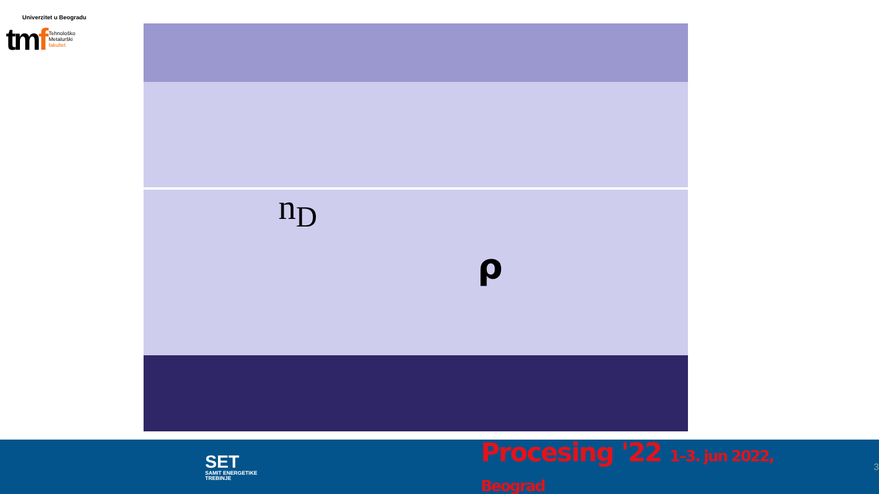Univerzitet u Beogradu
tmf
Tehnološko
Metalurški
fakultet
n<sub>D</sub>
ρ
SET
SAMIT ENERGETIKE TREBINJE
Procesing '22 1–3. jun 2022, Beograd
3